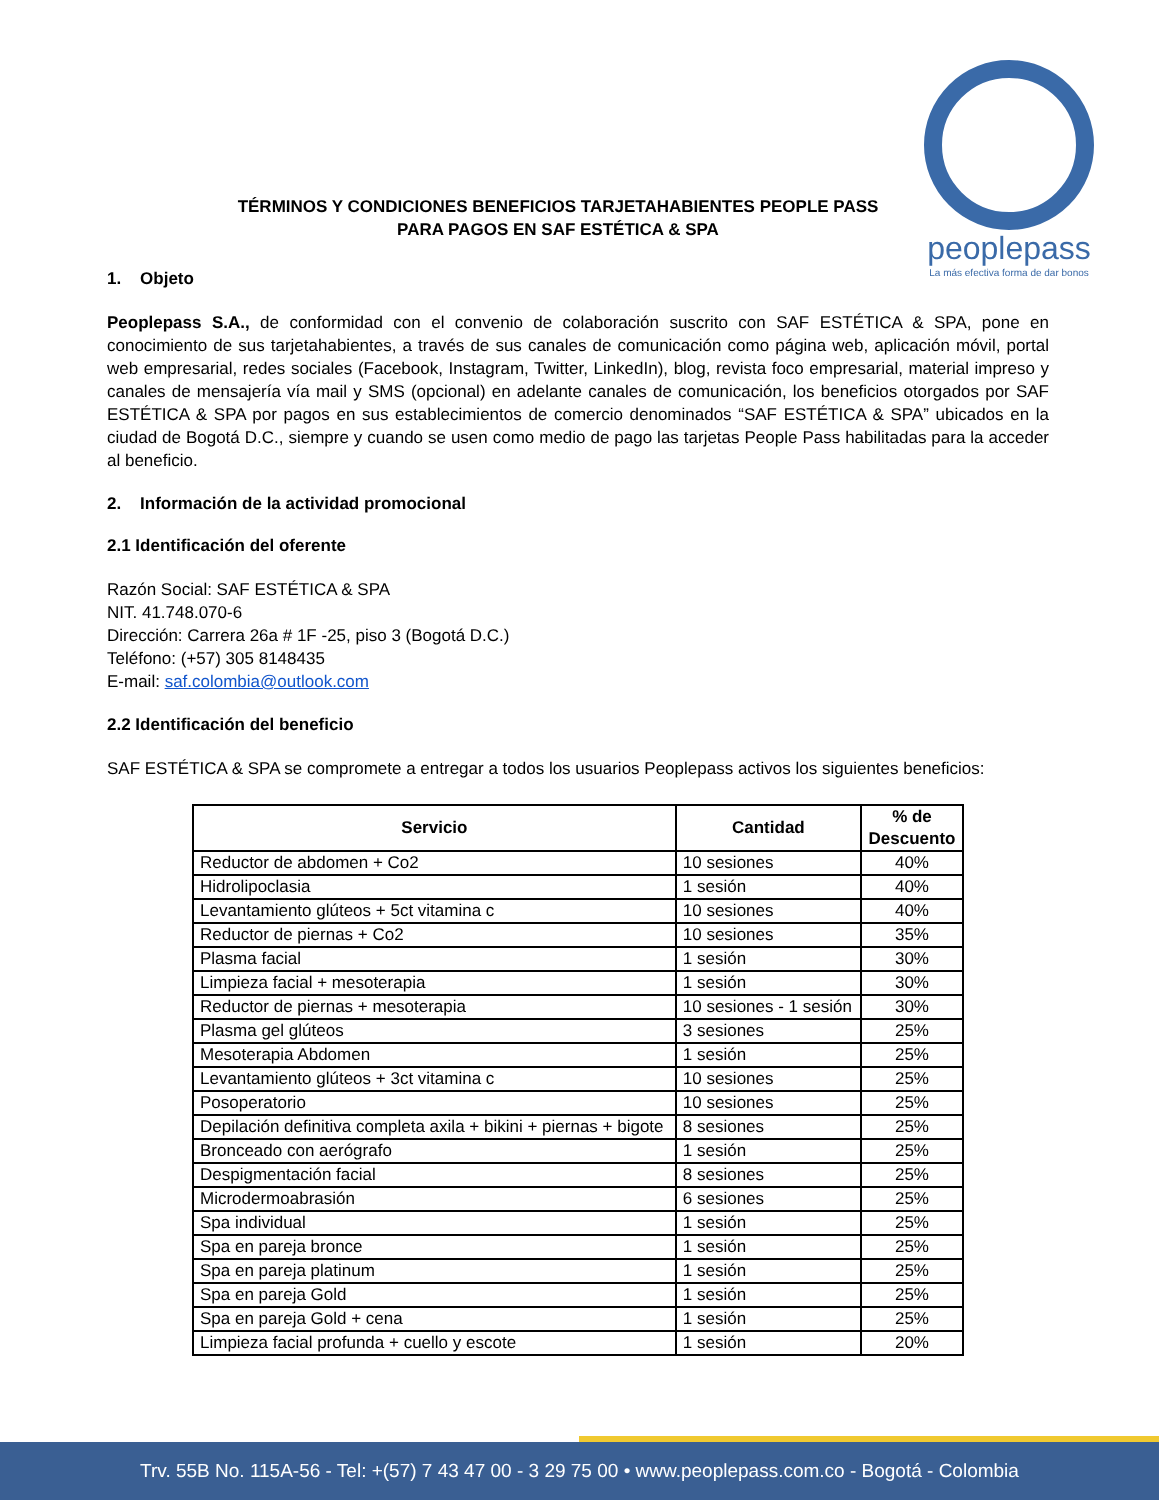peoplepass
La más efectiva forma de dar bonos
TÉRMINOS Y CONDICIONES BENEFICIOS TARJETAHABIENTES PEOPLE PASS
PARA PAGOS EN SAF ESTÉTICA & SPA
1. Objeto
Peoplepass S.A., de conformidad con el convenio de colaboración suscrito con SAF ESTÉTICA & SPA, pone en conocimiento de sus tarjetahabientes, a través de sus canales de comunicación como página web, aplicación móvil, portal web empresarial, redes sociales (Facebook, Instagram, Twitter, LinkedIn), blog, revista foco empresarial, material impreso y canales de mensajería vía mail y SMS (opcional) en adelante canales de comunicación, los beneficios otorgados por SAF ESTÉTICA & SPA por pagos en sus establecimientos de comercio denominados “SAF ESTÉTICA & SPA” ubicados en la ciudad de Bogotá D.C., siempre y cuando se usen como medio de pago las tarjetas People Pass habilitadas para la acceder al beneficio.
2. Información de la actividad promocional
2.1 Identificación del oferente
Razón Social: SAF ESTÉTICA & SPA
NIT. 41.748.070-6
Dirección: Carrera 26a # 1F -25, piso 3 (Bogotá D.C.)
Teléfono: (+57) 305 8148435
E-mail: saf.colombia@outlook.com
2.2 Identificación del beneficio
SAF ESTÉTICA & SPA se compromete a entregar a todos los usuarios Peoplepass activos los siguientes beneficios:
| Servicio | Cantidad | % de Descuento |
| --- | --- | --- |
| Reductor de abdomen + Co2 | 10 sesiones | 40% |
| Hidrolipoclasia | 1 sesión | 40% |
| Levantamiento glúteos + 5ct vitamina c | 10 sesiones | 40% |
| Reductor de piernas + Co2 | 10 sesiones | 35% |
| Plasma facial | 1 sesión | 30% |
| Limpieza facial + mesoterapia | 1 sesión | 30% |
| Reductor de piernas + mesoterapia | 10 sesiones - 1 sesión | 30% |
| Plasma gel glúteos | 3 sesiones | 25% |
| Mesoterapia Abdomen | 1 sesión | 25% |
| Levantamiento glúteos + 3ct vitamina c | 10 sesiones | 25% |
| Posoperatorio | 10 sesiones | 25% |
| Depilación definitiva completa axila + bikini + piernas + bigote | 8 sesiones | 25% |
| Bronceado con aerógrafo | 1 sesión | 25% |
| Despigmentación facial | 8 sesiones | 25% |
| Microdermoabrasión | 6 sesiones | 25% |
| Spa individual | 1 sesión | 25% |
| Spa en pareja bronce | 1 sesión | 25% |
| Spa en pareja platinum | 1 sesión | 25% |
| Spa en pareja Gold | 1 sesión | 25% |
| Spa en pareja Gold + cena | 1 sesión | 25% |
| Limpieza facial profunda + cuello y escote | 1 sesión | 20% |
Trv. 55B No. 115A-56 - Tel: +(57) 7 43 47 00 - 3 29 75 00 • www.peoplepass.com.co - Bogotá - Colombia